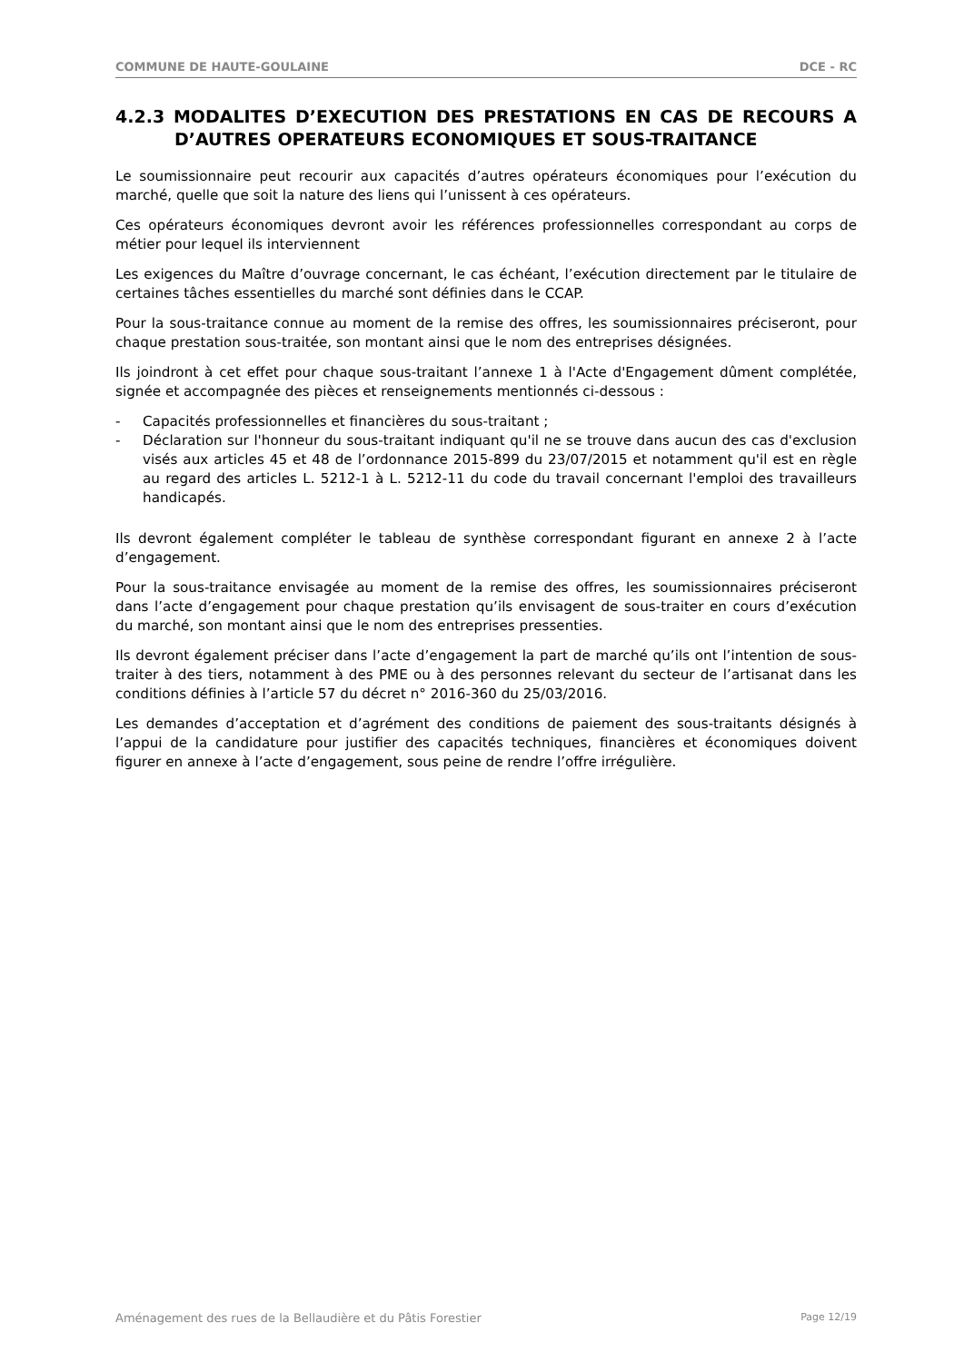COMMUNE DE HAUTE-GOULAINE DCE - RC
4.2.3 MODALITES D’EXECUTION DES PRESTATIONS EN CAS DE RECOURS A D’AUTRES OPERATEURS ECONOMIQUES ET SOUS-TRAITANCE
Le soumissionnaire peut recourir aux capacités d’autres opérateurs économiques pour l’exécution du marché, quelle que soit la nature des liens qui l’unissent à ces opérateurs.
Ces opérateurs économiques devront avoir les références professionnelles correspondant au corps de métier pour lequel ils interviennent
Les exigences du Maître d’ouvrage concernant, le cas échéant, l’exécution directement par le titulaire de certaines tâches essentielles du marché sont définies dans le CCAP.
Pour la sous-traitance connue au moment de la remise des offres, les soumissionnaires préciseront, pour chaque prestation sous-traitée, son montant ainsi que le nom des entreprises désignées.
Ils joindront à cet effet pour chaque sous-traitant l’annexe 1 à l'Acte d'Engagement dûment complétée, signée et accompagnée des pièces et renseignements mentionnés ci-dessous :
- Capacités professionnelles et financières du sous-traitant ;
- Déclaration sur l'honneur du sous-traitant indiquant qu'il ne se trouve dans aucun des cas d'exclusion visés aux articles 45 et 48 de l’ordonnance 2015-899 du 23/07/2015 et notamment qu'il est en règle au regard des articles L. 5212-1 à L. 5212-11 du code du travail concernant l'emploi des travailleurs handicapés.
Ils devront également compléter le tableau de synthèse correspondant figurant en annexe 2 à l’acte d’engagement.
Pour la sous-traitance envisagée au moment de la remise des offres, les soumissionnaires préciseront dans l’acte d’engagement pour chaque prestation qu’ils envisagent de sous-traiter en cours d’exécution du marché, son montant ainsi que le nom des entreprises pressenties.
Ils devront également préciser dans l’acte d’engagement la part de marché qu’ils ont l’intention de sous-traiter à des tiers, notamment à des PME ou à des personnes relevant du secteur de l’artisanat dans les conditions définies à l’article 57 du décret n° 2016-360 du 25/03/2016.
Les demandes d’acceptation et d’agrément des conditions de paiement des sous-traitants désignés à l’appui de la candidature pour justifier des capacités techniques, financières et économiques doivent figurer en annexe à l’acte d’engagement, sous peine de rendre l’offre irrégulière.
Aménagement des rues de la Bellaudière et du Pâtis Forestier Page 12/19